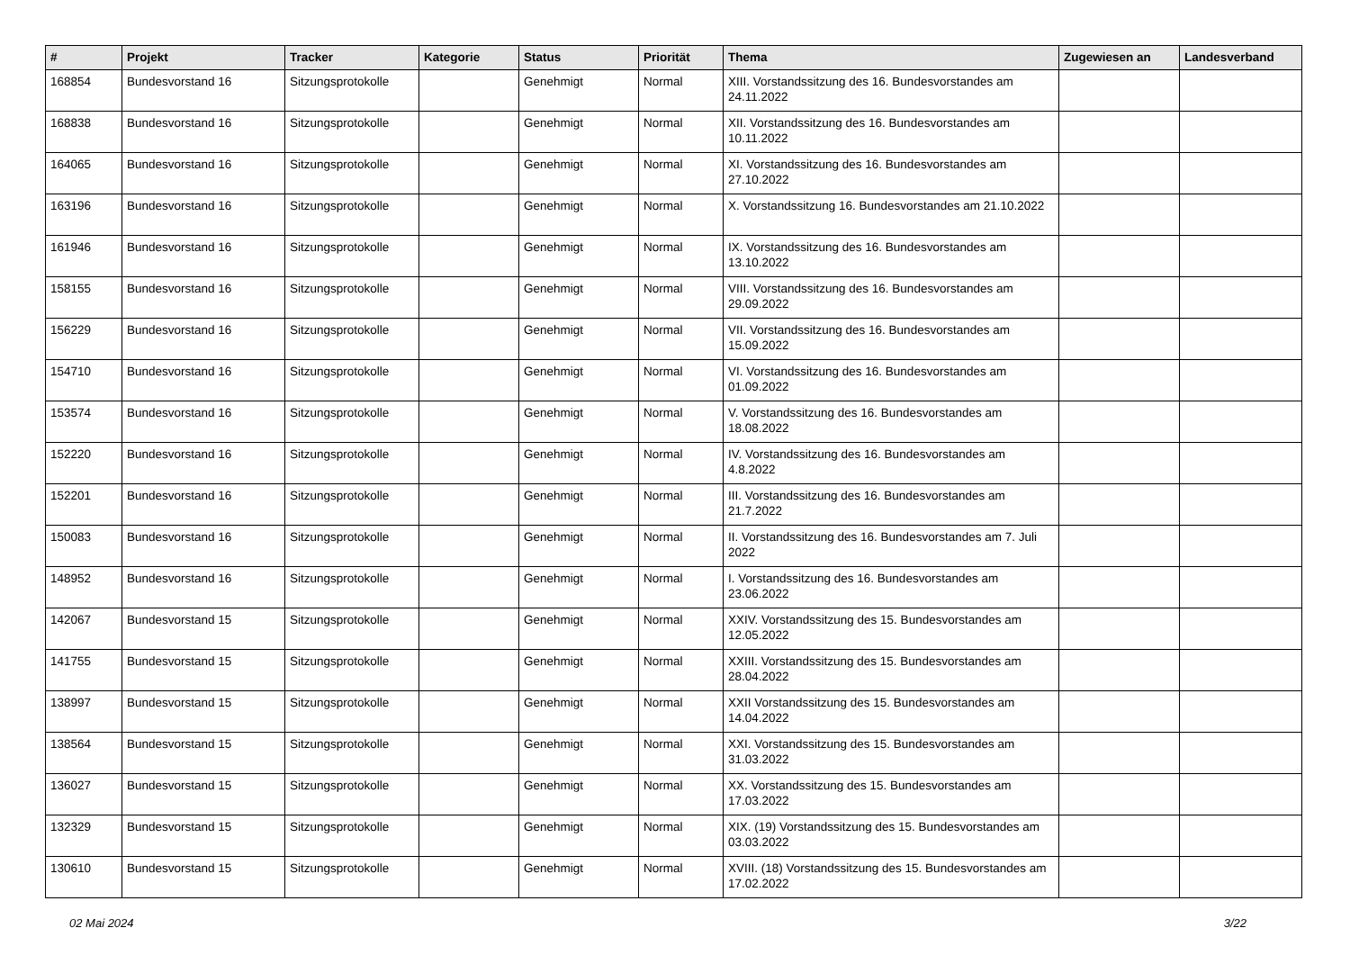| # | Projekt | Tracker | Kategorie | Status | Priorität | Thema | Zugewiesen an | Landesverband |
| --- | --- | --- | --- | --- | --- | --- | --- | --- |
| 168854 | Bundesvorstand 16 | Sitzungsprotokolle | | Genehmigt | Normal | XIII. Vorstandssitzung des 16. Bundesvorstandes am 24.11.2022 | | |
| 168838 | Bundesvorstand 16 | Sitzungsprotokolle | | Genehmigt | Normal | XII. Vorstandssitzung des 16. Bundesvorstandes am 10.11.2022 | | |
| 164065 | Bundesvorstand 16 | Sitzungsprotokolle | | Genehmigt | Normal | XI. Vorstandssitzung des 16. Bundesvorstandes am 27.10.2022 | | |
| 163196 | Bundesvorstand 16 | Sitzungsprotokolle | | Genehmigt | Normal | X. Vorstandssitzung 16. Bundesvorstandes am 21.10.2022 | | |
| 161946 | Bundesvorstand 16 | Sitzungsprotokolle | | Genehmigt | Normal | IX. Vorstandssitzung des 16. Bundesvorstandes am 13.10.2022 | | |
| 158155 | Bundesvorstand 16 | Sitzungsprotokolle | | Genehmigt | Normal | VIII. Vorstandssitzung des 16. Bundesvorstandes am 29.09.2022 | | |
| 156229 | Bundesvorstand 16 | Sitzungsprotokolle | | Genehmigt | Normal | VII. Vorstandssitzung des 16. Bundesvorstandes am 15.09.2022 | | |
| 154710 | Bundesvorstand 16 | Sitzungsprotokolle | | Genehmigt | Normal | VI. Vorstandssitzung des 16. Bundesvorstandes am 01.09.2022 | | |
| 153574 | Bundesvorstand 16 | Sitzungsprotokolle | | Genehmigt | Normal | V. Vorstandssitzung des 16. Bundesvorstandes am 18.08.2022 | | |
| 152220 | Bundesvorstand 16 | Sitzungsprotokolle | | Genehmigt | Normal | IV. Vorstandssitzung des 16. Bundesvorstandes am 4.8.2022 | | |
| 152201 | Bundesvorstand 16 | Sitzungsprotokolle | | Genehmigt | Normal | III. Vorstandssitzung des 16. Bundesvorstandes am 21.7.2022 | | |
| 150083 | Bundesvorstand 16 | Sitzungsprotokolle | | Genehmigt | Normal | II. Vorstandssitzung des 16. Bundesvorstandes am 7. Juli 2022 | | |
| 148952 | Bundesvorstand 16 | Sitzungsprotokolle | | Genehmigt | Normal | I. Vorstandssitzung des 16. Bundesvorstandes am 23.06.2022 | | |
| 142067 | Bundesvorstand 15 | Sitzungsprotokolle | | Genehmigt | Normal | XXIV. Vorstandssitzung des 15. Bundesvorstandes am 12.05.2022 | | |
| 141755 | Bundesvorstand 15 | Sitzungsprotokolle | | Genehmigt | Normal | XXIII. Vorstandssitzung des 15. Bundesvorstandes am 28.04.2022 | | |
| 138997 | Bundesvorstand 15 | Sitzungsprotokolle | | Genehmigt | Normal | XXII Vorstandssitzung des 15. Bundesvorstandes am 14.04.2022 | | |
| 138564 | Bundesvorstand 15 | Sitzungsprotokolle | | Genehmigt | Normal | XXI. Vorstandssitzung des 15. Bundesvorstandes am 31.03.2022 | | |
| 136027 | Bundesvorstand 15 | Sitzungsprotokolle | | Genehmigt | Normal | XX. Vorstandssitzung des 15. Bundesvorstandes am 17.03.2022 | | |
| 132329 | Bundesvorstand 15 | Sitzungsprotokolle | | Genehmigt | Normal | XIX. (19) Vorstandssitzung des 15. Bundesvorstandes am 03.03.2022 | | |
| 130610 | Bundesvorstand 15 | Sitzungsprotokolle | | Genehmigt | Normal | XVIII. (18) Vorstandssitzung des 15. Bundesvorstandes am 17.02.2022 | | |
02 Mai 2024 3/22